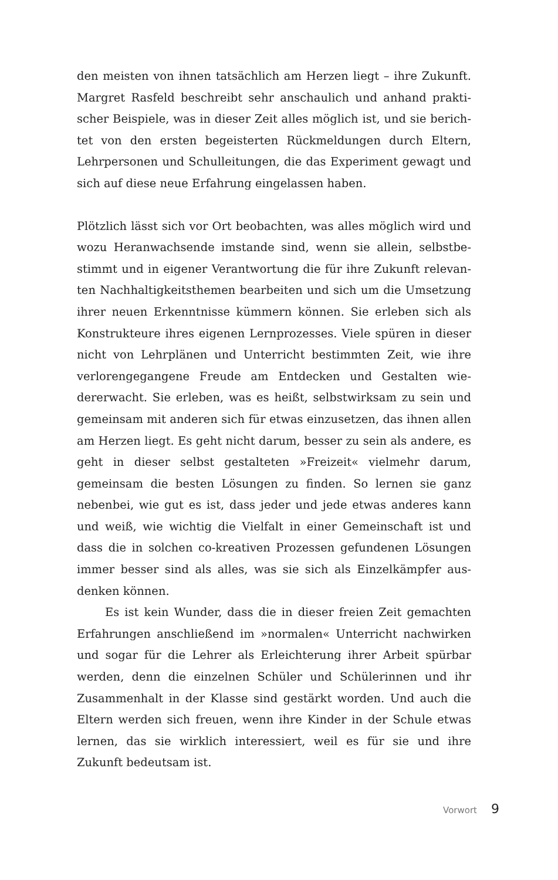den meisten von ihnen tatsächlich am Herzen liegt – ihre Zukunft. Margret Rasfeld beschreibt sehr anschaulich und anhand prakti­scher Beispiele, was in dieser Zeit alles möglich ist, und sie berich­tet von den ersten begeisterten Rückmeldungen durch Eltern, Lehrpersonen und Schulleitungen, die das Experiment gewagt und sich auf diese neue Erfahrung eingelassen haben.
Plötzlich lässt sich vor Ort beobachten, was alles möglich wird und wozu Heranwachsende imstande sind, wenn sie allein, selbstbe­stimmt und in eigener Verantwortung die für ihre Zukunft relevan­ten Nachhaltigkeitsthemen bearbeiten und sich um die Umsetzung ihrer neuen Erkenntnisse kümmern können. Sie erleben sich als Konstrukteure ihres eigenen Lernprozesses. Viele spüren in die­ser nicht von Lehrplänen und Unterricht bestimmten Zeit, wie ihre verlorengegangene Freude am Entdecken und Gestalten wie­dererwacht. Sie erleben, was es heißt, selbstwirksam zu sein und gemeinsam mit anderen sich für etwas einzusetzen, das ihnen allen am Herzen liegt. Es geht nicht darum, besser zu sein als andere, es geht in dieser selbst gestalteten »Freizeit« vielmehr darum, gemeinsam die besten Lösungen zu finden. So lernen sie ganz nebenbei, wie gut es ist, dass jeder und jede etwas anderes kann und weiß, wie wichtig die Vielfalt in einer Gemeinschaft ist und dass die in solchen co-kreativen Prozessen gefundenen Lösungen immer besser sind als alles, was sie sich als Einzelkämpfer aus­denken können.
Es ist kein Wunder, dass die in dieser freien Zeit gemachten Erfahrungen anschließend im »normalen« Unterricht nachwirken und sogar für die Lehrer als Erleichterung ihrer Arbeit spürbar werden, denn die einzelnen Schüler und Schülerinnen und ihr Zusammenhalt in der Klasse sind gestärkt worden. Und auch die Eltern werden sich freuen, wenn ihre Kinder in der Schule etwas lernen, das sie wirklich interessiert, weil es für sie und ihre Zukunft bedeutsam ist.
Vorwort 9